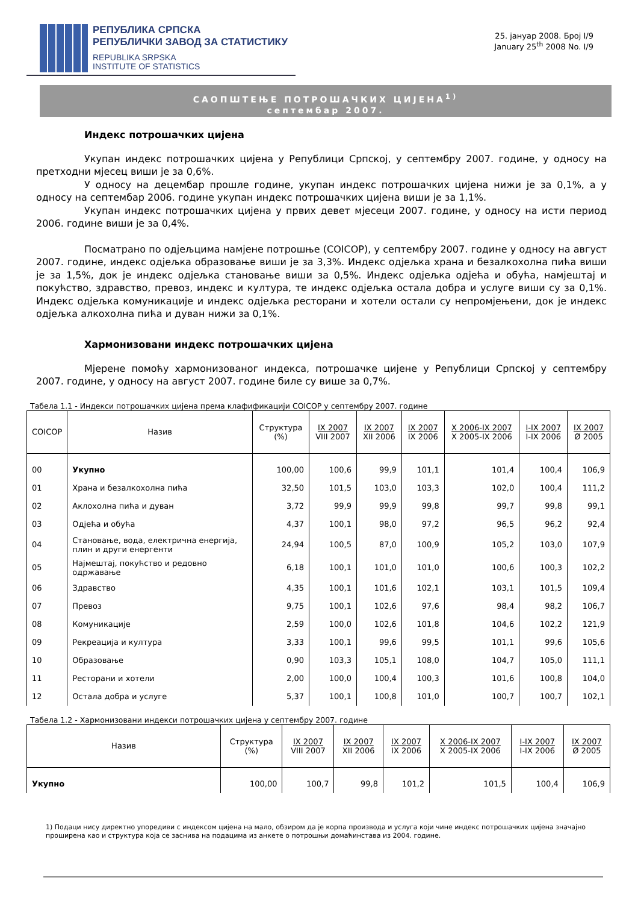РЕПУБЛИКА СРПСКА
РЕПУБЛИЧКИ ЗАВОД ЗА СТАТИСТИКУ
REPUBLIKA SRPSKA
INSTITUTE OF STATISTICS
25. јануар 2008. Број I/9
January 25<sup>th</sup> 2008 No. I/9
САОПШТЕЊЕ ПОТРОШАЧКИХ ЦИЈЕНА<sup>1)</sup>
септембар 2007.
Индекс потрошачких цијена
Укупан индекс потрошачких цијена у Републици Српској, у септембру 2007. године, у односу на претходни мјесец виши је за 0,6%.
У односу на децембар прошле године, укупан индекс потрошачких цијена нижи је за 0,1%, а у односу на септембар 2006. године укупан индекс потрошачких цијена виши је за 1,1%.
Укупан индекс потрошачких цијена у првих девет мјесеци 2007. године, у односу на исти период 2006. године виши је за 0,4%.
Посматрано по одјељцима намјене потрошње (COICOP), у септембру 2007. године у односу на август 2007. године, индекс одјељка образовање виши је за 3,3%. Индекс одјељка храна и безалкохолна пића виши је за 1,5%, док је индекс одјељка становање виши за 0,5%. Индекс одјељка одјећа и обућа, намјештај и покућство, здравство, превоз, индекс и култура, те индекс одјељка остала добра и услуге виши су за 0,1%. Индекс одјељка комуникације и индекс одјељка ресторани и хотели остали су непромјењени, док је индекс одјељка алкохолна пића и дуван нижи за 0,1%.
Хармонизовани индекс потрошачких цијена
Мјерене помоћу хармонизованог индекса, потрошачке цијене у Републици Српској у септембру 2007. године, у односу на август 2007. године биле су више за 0,7%.
Табела 1.1 - Индекси потрошачких цијена према клафификацији COICOP у септембру 2007. године
| COICOP | Назив | Структура (%) | IX 2007 VIII 2007 | IX 2007 XII 2006 | IX 2007 IX 2006 | X 2006-IX 2007 X 2005-IX 2006 | I-IX 2007 I-IX 2006 | IX 2007 Ø 2005 |
| --- | --- | --- | --- | --- | --- | --- | --- | --- |
| 00 | Укупно | 100,00 | 100,6 | 99,9 | 101,1 | 101,4 | 100,4 | 106,9 |
| 01 | Храна и безалкохолна пића | 32,50 | 101,5 | 103,0 | 103,3 | 102,0 | 100,4 | 111,2 |
| 02 | Аклохолна пића и дуван | 3,72 | 99,9 | 99,9 | 99,8 | 99,7 | 99,8 | 99,1 |
| 03 | Одјећа и обућа | 4,37 | 100,1 | 98,0 | 97,2 | 96,5 | 96,2 | 92,4 |
| 04 | Становање, вода, електрична енергија, плин и други енергенти | 24,94 | 100,5 | 87,0 | 100,9 | 105,2 | 103,0 | 107,9 |
| 05 | Најмештај, покућство и редовно одржавање | 6,18 | 100,1 | 101,0 | 101,0 | 100,6 | 100,3 | 102,2 |
| 06 | Здравство | 4,35 | 100,1 | 101,6 | 102,1 | 103,1 | 101,5 | 109,4 |
| 07 | Превоз | 9,75 | 100,1 | 102,6 | 97,6 | 98,4 | 98,2 | 106,7 |
| 08 | Комуникације | 2,59 | 100,0 | 102,6 | 101,8 | 104,6 | 102,2 | 121,9 |
| 09 | Рекреација и култура | 3,33 | 100,1 | 99,6 | 99,5 | 101,1 | 99,6 | 105,6 |
| 10 | Образовање | 0,90 | 103,3 | 105,1 | 108,0 | 104,7 | 105,0 | 111,1 |
| 11 | Ресторани и хотели | 2,00 | 100,0 | 100,4 | 100,3 | 101,6 | 100,8 | 104,0 |
| 12 | Остала добра и услуге | 5,37 | 100,1 | 100,8 | 101,0 | 100,7 | 100,7 | 102,1 |
Табела 1.2 - Хармонизовани индекси потрошачких цијена у септембру 2007. године
| Назив | Структура (%) | IX 2007 VIII 2007 | IX 2007 XII 2006 | IX 2007 IX 2006 | X 2006-IX 2007 X 2005-IX 2006 | I-IX 2007 I-IX 2006 | IX 2007 Ø 2005 |
| --- | --- | --- | --- | --- | --- | --- | --- |
| Укупно | 100,00 | 100,7 | 99,8 | 101,2 | 101,5 | 100,4 | 106,9 |
1) Подаци нису директно упоредиви с индексом цијена на мало, обзиром да је корпа производа и услуга који чине индекс потрошачких цијена значајно проширена као и структура која се заснива на подацима из анкете о потрошњи домаћинстава из 2004. године.